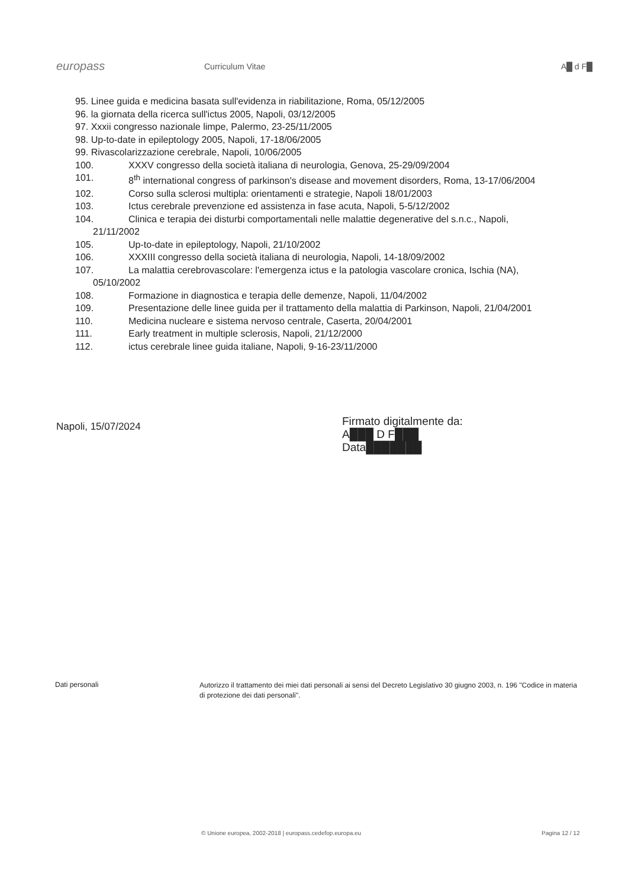europass
Curriculum Vitae A█ d F█
95. Linee guida e medicina basata sull'evidenza in riabilitazione, Roma, 05/12/2005
96. la giornata della ricerca sull'ictus 2005, Napoli, 03/12/2005
97. Xxxii congresso nazionale limpe, Palermo, 23-25/11/2005
98. Up-to-date in epileptology 2005, Napoli, 17-18/06/2005
99. Rivascolarizzazione cerebrale, Napoli, 10/06/2005
100. XXXV congresso della società italiana di neurologia, Genova, 25-29/09/2004
101. 8<sup>th</sup> international congress of parkinson's disease and movement disorders, Roma, 13-17/06/2004
102. Corso sulla sclerosi multipla: orientamenti e strategie, Napoli 18/01/2003
103. Ictus cerebrale prevenzione ed assistenza in fase acuta, Napoli, 5-5/12/2002
104. Clinica e terapia dei disturbi comportamentali nelle malattie degenerative del s.n.c., Napoli,
21/11/2002
105. Up-to-date in epileptology, Napoli, 21/10/2002
106. XXXIII congresso della società italiana di neurologia, Napoli, 14-18/09/2002
107. La malattia cerebrovascolare: l'emergenza ictus e la patologia vascolare cronica, Ischia (NA),
05/10/2002
108. Formazione in diagnostica e terapia delle demenze, Napoli, 11/04/2002
109. Presentazione delle linee guida per il trattamento della malattia di Parkinson, Napoli, 21/04/2001
110. Medicina nucleare e sistema nervoso centrale, Caserta, 20/04/2001
111. Early treatment in multiple sclerosis, Napoli, 21/12/2000
112. ictus cerebrale linee guida italiane, Napoli, 9-16-23/11/2000
Napoli, 15/07/2024
Firmato digitalmente da:
A███ D F███
Data███████
Dati personali
Autorizzo il trattamento dei miei dati personali ai sensi del Decreto Legislativo 30 giugno 2003, n. 196 "Codice in materia di protezione dei dati personali".
© Unione europea, 2002-2018 | europass.cedefop.europa.eu
Pagina 12 / 12